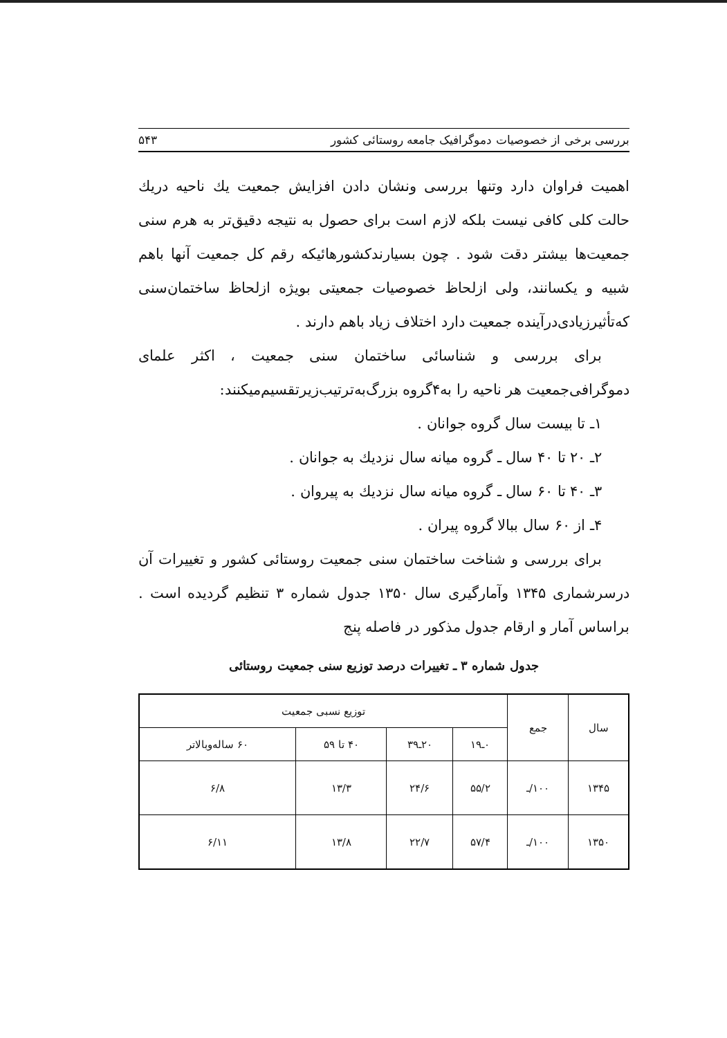بررسی برخی از خصوصیات دموگرافیک جامعه روستائی کشور ۵۴۳
اهمیت فراوان دارد وتنها بررسی ونشان دادن افزایش جمعیت یك ناحیه دریك حالت کلی کافی نیست بلکه لازم است برای حصول به نتیجه دقیق‌تر به هرم سنی جمعیت‌ها بیشتر دقت شود . چون بسیارندکشورهائیکه رقم کل جمعیت آنها باهم شبیه و یکسانند، ولی ازلحاظ خصوصیات جمعیتی بویژه ازلحاظ ساختمان‌سنی که‌تأثیرزیادی‌درآینده جمعیت دارد اختلاف زیاد باهم دارند .
برای بررسی و شناسائی ساختمان سنی جمعیت ، اکثر علمای دموگرافی‌جمعیت هر ناحیه را به‌۴گروه بزرگ‌به‌ترتیب‌زیرتقسیم‌میکنند:
۱ـ تا بیست سال گروه جوانان .
۲ـ ۲۰ تا ۴۰ سال ـ گروه میانه سال نزدیك به جوانان .
۳ـ ۴۰ تا ۶۰ سال ـ گروه میانه سال نزدیك به پیروان .
۴ـ از ۶۰ سال ببالا گروه پیران .
برای بررسی و شناخت ساختمان سنی جمعیت روستائی کشور و تغییرات آن درسرشماری ۱۳۴۵ وآمارگیری سال ۱۳۵۰ جدول شماره ۳ تنظیم گردیده است . براساس آمار و ارقام جدول مذکور در فاصله پنج
جدول شماره ۳ ـ تغییرات درصد توزیع سنی جمعیت روستائی
| سال | جمع | توزیع نسبی جمعیت | | | |
| --- | --- | --- | --- | --- | --- |
| | | ۰ـ۱۹ | ۲۰ـ۳۹ | ۴۰ تا ۵۹ | ۶۰ ساله‌وبالاتر |
| ۱۳۴۵ | ۱۰۰/ـ | ۵۵/۲ | ۲۴/۶ | ۱۳/۳ | ۶/۸ |
| ۱۳۵۰ | ۱۰۰/ـ | ۵۷/۴ | ۲۲/۷ | ۱۳/۸ | ۶/۱۱ |